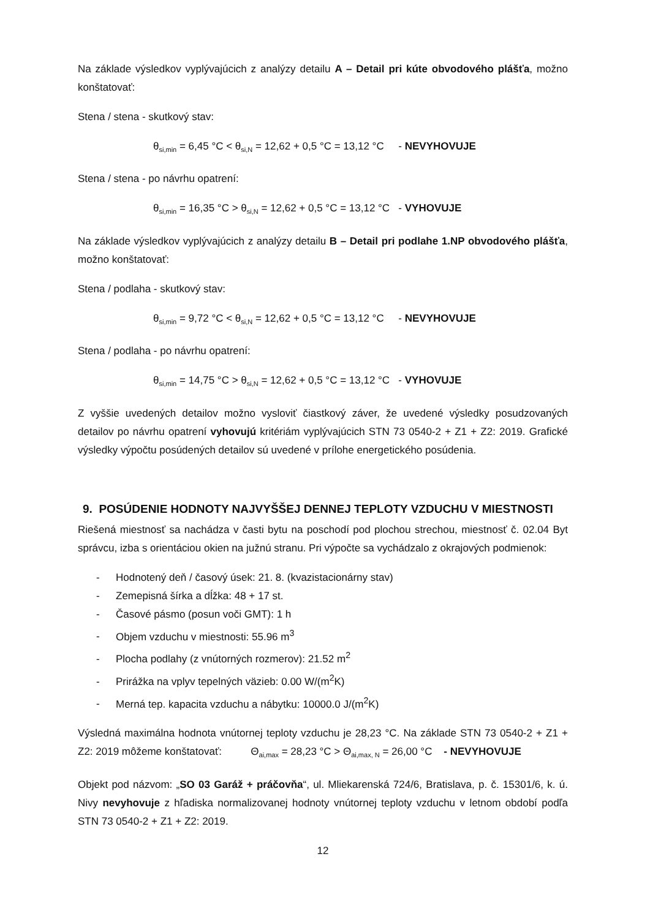Na základe výsledkov vyplývajúcich z analýzy detailu A – Detail pri kúte obvodového plášťa, možno konštatovať:
Stena / stena - skutkový stav:
θ<sub>si,min</sub> = 6,45 °C < θ<sub>si,N</sub> = 12,62 + 0,5 °C = 13,12 °C - NEVYHOVUJE
Stena / stena - po návrhu opatrení:
θ<sub>si,min</sub> = 16,35 °C > θ<sub>si,N</sub> = 12,62 + 0,5 °C = 13,12 °C - VYHOVUJE
Na základe výsledkov vyplývajúcich z analýzy detailu B – Detail pri podlahe 1.NP obvodového plášťa, možno konštatovať:
Stena / podlaha - skutkový stav:
θ<sub>si,min</sub> = 9,72 °C < θ<sub>si,N</sub> = 12,62 + 0,5 °C = 13,12 °C - NEVYHOVUJE
Stena / podlaha - po návrhu opatrení:
θ<sub>si,min</sub> = 14,75 °C > θ<sub>si,N</sub> = 12,62 + 0,5 °C = 13,12 °C - VYHOVUJE
Z vyššie uvedených detailov možno vysloviť čiastkový záver, že uvedené výsledky posudzovaných detailov po návrhu opatrení vyhovujú kritériám vyplývajúcich STN 73 0540-2 + Z1 + Z2: 2019. Grafické výsledky výpočtu posúdených detailov sú uvedené v prílohe energetického posúdenia.
9. POSÚDENIE HODNOTY NAJVYŠŠEJ DENNEJ TEPLOTY VZDUCHU V MIESTNOSTI
Riešená miestnosť sa nachádza v časti bytu na poschodí pod plochou strechou, miestnosť č. 02.04 Byt správcu, izba s orientáciou okien na južnú stranu. Pri výpočte sa vychádzalo z okrajových podmienok:
- Hodnotený deň / časový úsek: 21. 8. (kvazistacionárny stav)
- Zemepisná šírka a dĺžka: 48 + 17 st.
- Časové pásmo (posun voči GMT): 1 h
- Objem vzduchu v miestnosti: 55.96 m<sup>3</sup>
- Plocha podlahy (z vnútorných rozmerov): 21.52 m<sup>2</sup>
- Prirážka na vplyv tepelných väzieb: 0.00 W/(m<sup>2</sup>K)
- Merná tep. kapacita vzduchu a nábytku: 10000.0 J/(m<sup>2</sup>K)
Výsledná maximálna hodnota vnútornej teploty vzduchu je 28,23 °C. Na základe STN 73 0540-2 + Z1 + Z2: 2019 môžeme konštatovať: Θ<sub>ai,max</sub> = 28,23 °C > Θ<sub>ai,max, N</sub> = 26,00 °C - NEVYHOVUJE
Objekt pod názvom: „SO 03 Garáž + práčovňa“, ul. Mliekarenská 724/6, Bratislava, p. č. 15301/6, k. ú. Nivy nevyhovuje z hľadiska normalizovanej hodnoty vnútornej teploty vzduchu v letnom období podľa STN 73 0540-2 + Z1 + Z2: 2019.
12